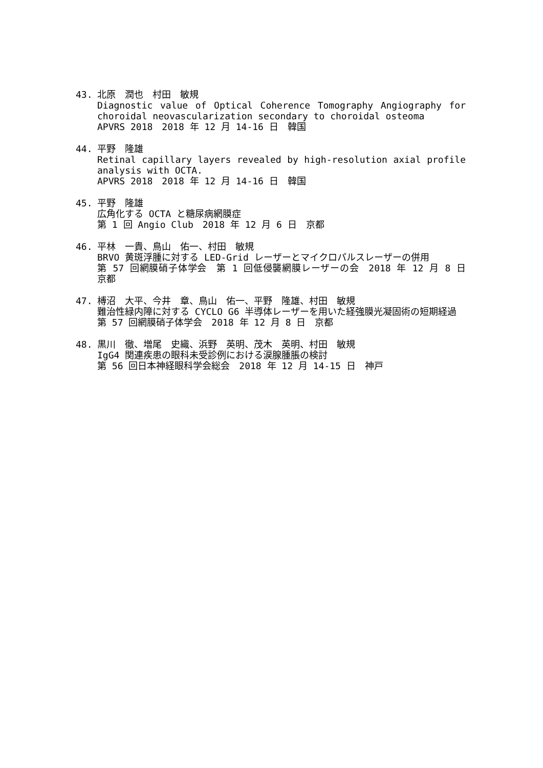43. 北原　潤也　村田　敏規
Diagnostic value of Optical Coherence Tomography Angiography for choroidal neovascularization secondary to choroidal osteoma
APVRS 2018　2018 年 12 月 14-16 日　韓国
44. 平野　隆雄
Retinal capillary layers revealed by high-resolution axial profile analysis with OCTA.
APVRS 2018　2018 年 12 月 14-16 日　韓国
45. 平野　隆雄
広角化する OCTA と糖尿病網膜症
第 1 回 Angio Club　2018 年 12 月 6 日　京都
46. 平林　一貴、鳥山　佑一、村田　敏規
BRVO 黄斑浮腫に対する LED-Grid レーザーとマイクロパルスレーザーの併用
第 57 回網膜硝子体学会　第 1 回低侵襲網膜レーザーの会　2018 年 12 月 8 日　京都
47. 榑沼　大平、今井　章、鳥山　佑一、平野　隆雄、村田　敏規
難治性緑内障に対する CYCLO G6 半導体レーザーを用いた経強膜光凝固術の短期経過
第 57 回網膜硝子体学会　2018 年 12 月 8 日　京都
48. 黒川　徹、増尾　史織、浜野　英明、茂木　英明、村田　敏規
IgG4 関連疾患の眼科未受診例における涙腺腫脹の検討
第 56 回日本神経眼科学会総会　2018 年 12 月 14-15 日　神戸